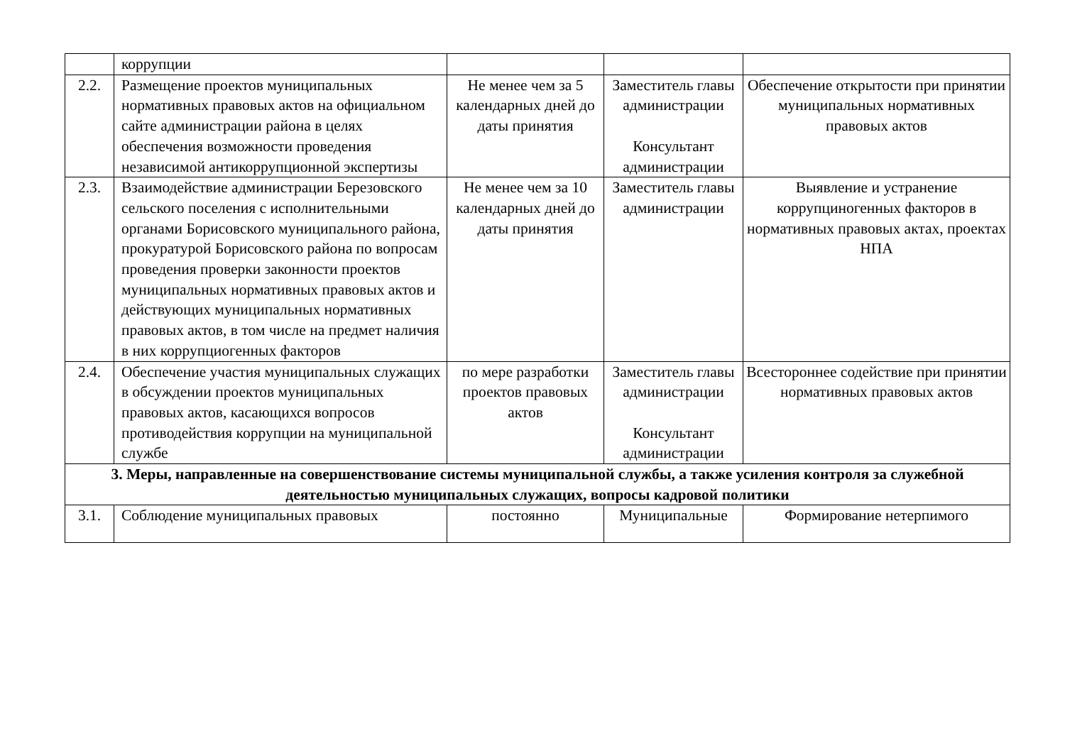| | коррупции | | | |
| 2.2. | Размещение проектов муниципальных нормативных правовых актов на официальном сайте администрации района в целях обеспечения возможности проведения независимой антикоррупционной экспертизы | Не менее чем за 5 календарных дней до даты принятия | Заместитель главы администрации Консультант администрации | Обеспечение открытости при принятии муниципальных нормативных правовых актов |
| 2.3. | Взаимодействие администрации Березовского сельского поселения с исполнительными органами Борисовского муниципального района, прокуратурой Борисовского района по вопросам проведения проверки законности проектов муниципальных нормативных правовых актов и действующих муниципальных нормативных правовых актов, в том числе на предмет наличия в них коррупциогенных факторов | Не менее чем за 10 календарных дней до даты принятия | Заместитель главы администрации | Выявление и устранение коррупциногенных факторов в нормативных правовых актах, проектах НПА |
| 2.4. | Обеспечение участия муниципальных служащих в обсуждении проектов муниципальных правовых актов, касающихся вопросов противодействия коррупции на муниципальной службе | по мере разработки проектов правовых актов | Заместитель главы администрации Консультант администрации | Всестороннее содействие при принятии нормативных правовых актов |
| 3. Меры, направленные на совершенствование системы муниципальной службы, а также усиления контроля за служебной деятельностью муниципальных служащих, вопросы кадровой политики | | | | |
| 3.1. | Соблюдение муниципальных правовых | постоянно | Муниципальные | Формирование нетерпимого |